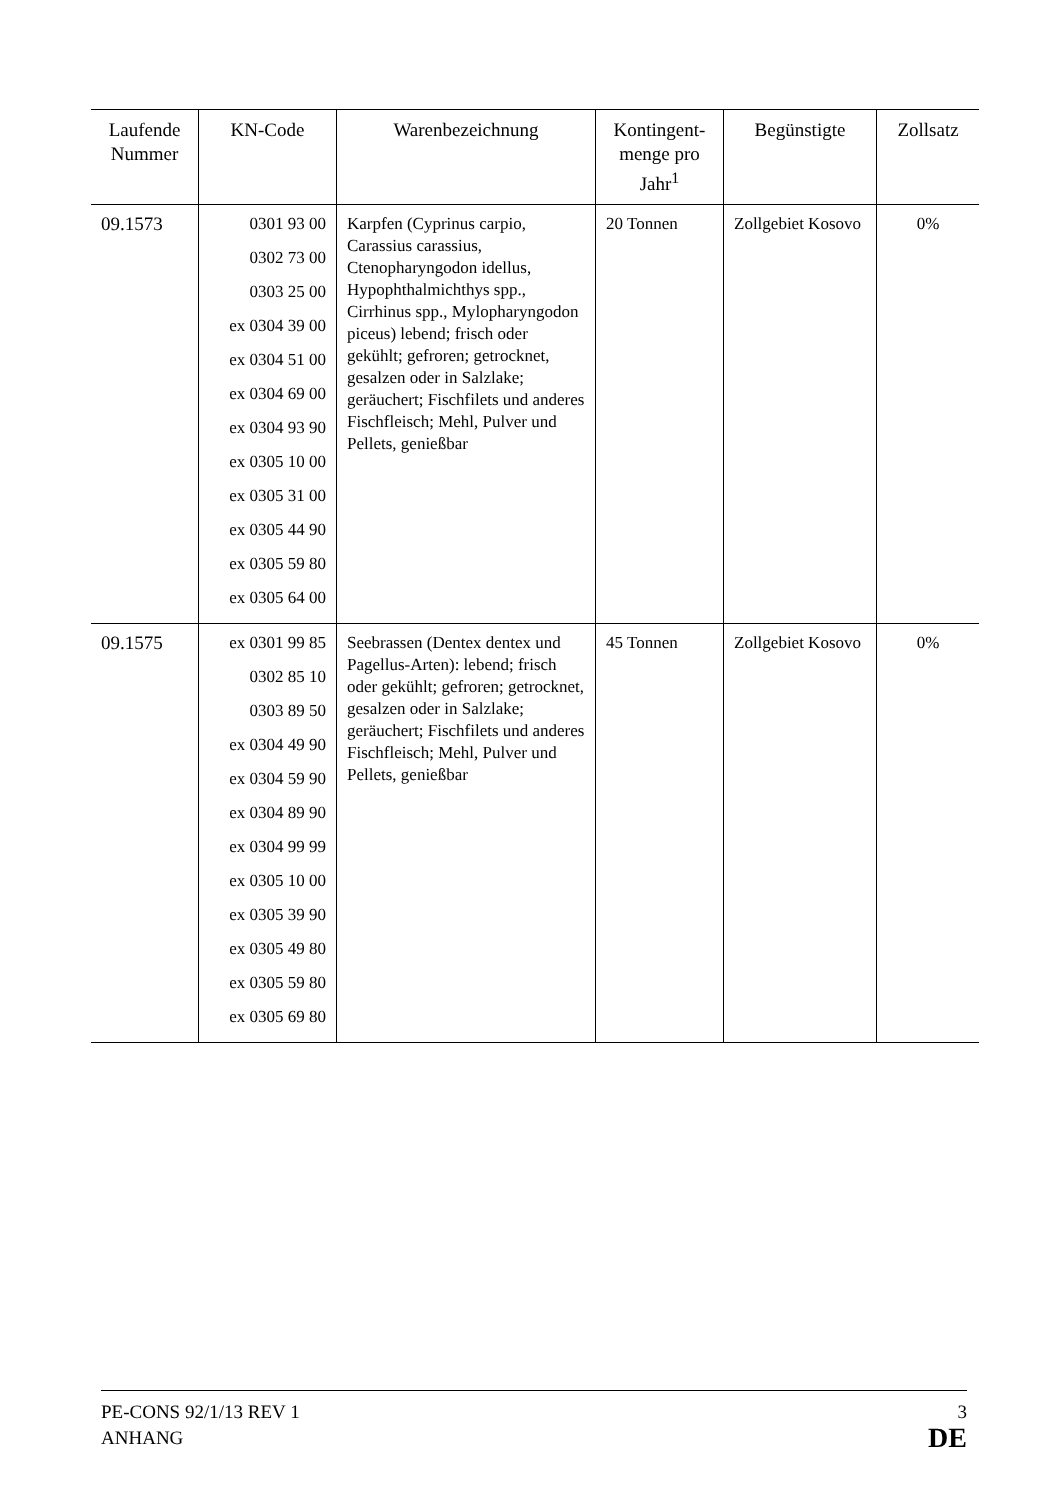| Laufende Nummer | KN-Code | Warenbezeichnung | Kontingent-menge pro Jahr<sup>1</sup> | Begünstigte | Zollsatz |
| --- | --- | --- | --- | --- | --- |
| 09.1573 | 0301 93 00 0302 73 00 0303 25 00 ex 0304 39 00 ex 0304 51 00 ex 0304 69 00 ex 0304 93 90 ex 0305 10 00 ex 0305 31 00 ex 0305 44 90 ex 0305 59 80 ex 0305 64 00 | Karpfen (Cyprinus carpio, Carassius carassius, Ctenopharyngodon idellus, Hypophthalmichthys spp., Cirrhinus spp., Mylopharyngodon piceus) lebend; frisch oder gekühlt; gefroren; getrocknet, gesalzen oder in Salzlake; geräuchert; Fischfilets und anderes Fischfleisch; Mehl, Pulver und Pellets, genießbar | 20 Tonnen | Zollgebiet Kosovo | 0% |
| 09.1575 | ex 0301 99 85 0302 85 10 0303 89 50 ex 0304 49 90 ex 0304 59 90 ex 0304 89 90 ex 0304 99 99 ex 0305 10 00 ex 0305 39 90 ex 0305 49 80 ex 0305 59 80 ex 0305 69 80 | Seebrassen (Dentex dentex und Pagellus-Arten): lebend; frisch oder gekühlt; gefroren; getrocknet, gesalzen oder in Salzlake; geräuchert; Fischfilets und anderes Fischfleisch; Mehl, Pulver und Pellets, genießbar | 45 Tonnen | Zollgebiet Kosovo | 0% |
PE-CONS 92/1/13 REV 1
ANHANG
3
DE